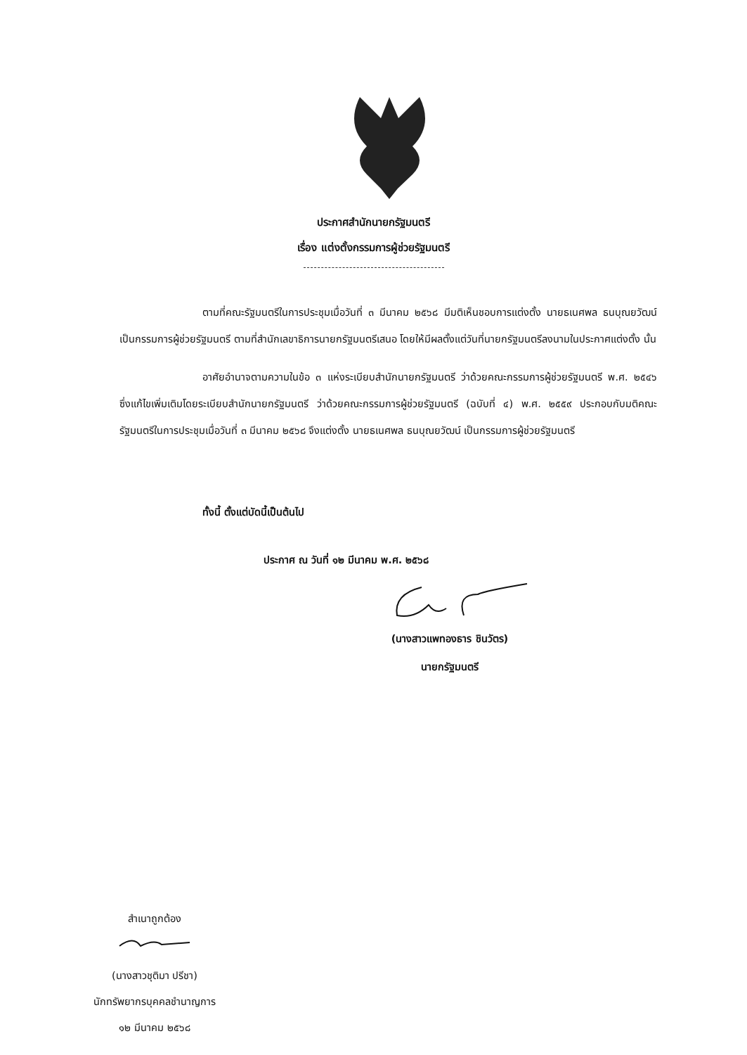ประกาศสำนักนายกรัฐมนตรี
เรื่อง แต่งตั้งกรรมการผู้ช่วยรัฐมนตรี
ตามที่คณะรัฐมนตรีในการประชุมเมื่อวันที่ ๓ มีนาคม ๒๕๖๘ มีมติเห็นชอบการแต่งตั้ง นายธเนศพล ธนบุณยวัฒน์ เป็นกรรมการผู้ช่วยรัฐมนตรี ตามที่สำนักเลขาธิการนายกรัฐมนตรีเสนอ โดยให้มีผลตั้งแต่วันที่นายกรัฐมนตรีลงนามในประกาศแต่งตั้ง นั้น
อาศัยอำนาจตามความในข้อ ๓ แห่งระเบียบสำนักนายกรัฐมนตรี ว่าด้วยคณะกรรมการผู้ช่วยรัฐมนตรี พ.ศ. ๒๕๔๖ ซึ่งแก้ไขเพิ่มเติมโดยระเบียบสำนักนายกรัฐมนตรี ว่าด้วยคณะกรรมการผู้ช่วยรัฐมนตรี (ฉบับที่ ๔) พ.ศ. ๒๕๕๙ ประกอบกับมติคณะรัฐมนตรีในการประชุมเมื่อวันที่ ๓ มีนาคม ๒๕๖๘ จึงแต่งตั้ง นายธเนศพล ธนบุณยวัฒน์ เป็นกรรมการผู้ช่วยรัฐมนตรี
ทั้งนี้ ตั้งแต่บัดนี้เป็นต้นไป
ประกาศ ณ วันที่ ๑๒ มีนาคม พ.ศ. ๒๕๖๘
(นางสาวแพทองธาร ชินวัตร)
นายกรัฐมนตรี
สำเนาถูกต้อง
(นางสาวชุติมา ปรีชา)
นักทรัพยากรบุคคลชำนาญการ
๑๒ มีนาคม ๒๕๖๘